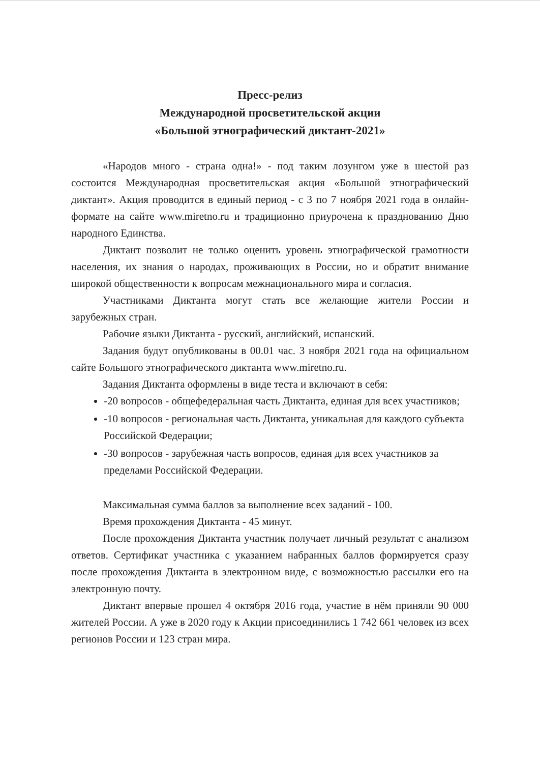Пресс-релиз
Международной просветительской акции
«Большой этнографический диктант-2021»
«Народов много - страна одна!» - под таким лозунгом уже в шестой раз состоится Международная просветительская акция «Большой этнографический диктант». Акция проводится в единый период - с 3 по 7 ноября 2021 года в онлайн-формате на сайте www.miretno.ru и традиционно приурочена к празднованию Дню народного Единства.
Диктант позволит не только оценить уровень этнографической грамотности населения, их знания о народах, проживающих в России, но и обратит внимание широкой общественности к вопросам межнационального мира и согласия.
Участниками Диктанта могут стать все желающие жители России и зарубежных стран.
Рабочие языки Диктанта - русский, английский, испанский.
Задания будут опубликованы в 00.01 час. 3 ноября 2021 года на официальном сайте Большого этнографического диктанта www.miretno.ru.
Задания Диктанта оформлены в виде теста и включают в себя:
-20 вопросов - общефедеральная часть Диктанта, единая для всех участников;
-10 вопросов - региональная часть Диктанта, уникальная для каждого субъекта Российской Федерации;
-30 вопросов - зарубежная часть вопросов, единая для всех участников за пределами Российской Федерации.
Максимальная сумма баллов за выполнение всех заданий - 100.
Время прохождения Диктанта - 45 минут.
После прохождения Диктанта участник получает личный результат с анализом ответов. Сертификат участника с указанием набранных баллов формируется сразу после прохождения Диктанта в электронном виде, с возможностью рассылки его на электронную почту.
Диктант впервые прошел 4 октября 2016 года, участие в нём приняли 90 000 жителей России. А уже в 2020 году к Акции присоединились 1 742 661 человек из всех регионов России и 123 стран мира.